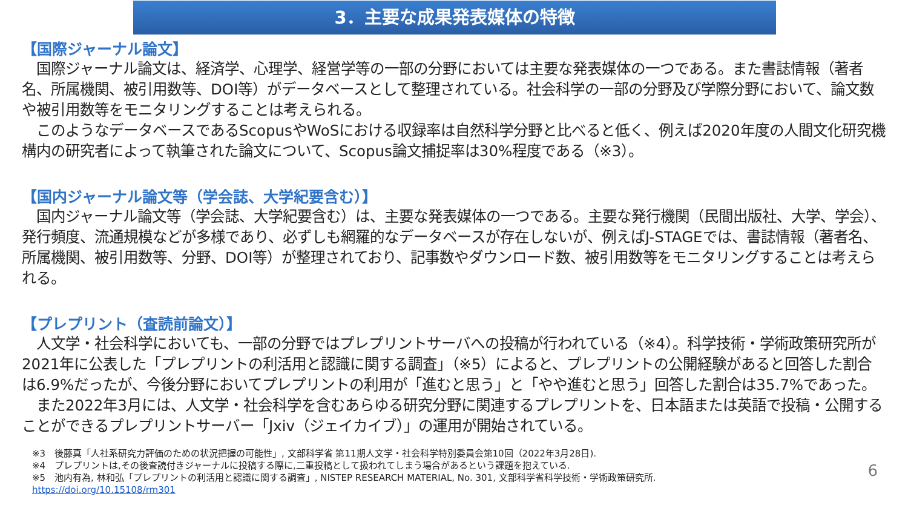3．主要な成果発表媒体の特徴
【国際ジャーナル論文】
　国際ジャーナル論文は、経済学、心理学、経営学等の一部の分野においては主要な発表媒体の一つである。また書誌情報（著者名、所属機関、被引用数等、DOI等）がデータベースとして整理されている。社会科学の一部の分野及び学際分野において、論文数や被引用数等をモニタリングすることは考えられる。
　このようなデータベースであるScopusやWoSにおける収録率は自然科学分野と比べると低く、例えば2020年度の人間文化研究機構内の研究者によって執筆された論文について、Scopus論文捕捉率は30%程度である（※3）。
【国内ジャーナル論文等（学会誌、大学紀要含む）】
　国内ジャーナル論文等（学会誌、大学紀要含む）は、主要な発表媒体の一つである。主要な発行機関（民間出版社、大学、学会）、発行頻度、流通規模などが多様であり、必ずしも網羅的なデータベースが存在しないが、例えばJ-STAGEでは、書誌情報（著者名、所属機関、被引用数等、分野、DOI等）が整理されており、記事数やダウンロード数、被引用数等をモニタリングすることは考えられる。
【プレプリント（査読前論文）】
　人文学・社会科学においても、一部の分野ではプレプリントサーバへの投稿が行われている（※4）。科学技術・学術政策研究所が2021年に公表した「プレプリントの利活用と認識に関する調査」（※5）によると、プレプリントの公開経験があると回答した割合は6.9%だったが、今後分野においてプレプリントの利用が「進むと思う」と「やや進むと思う」回答した割合は35.7%であった。
　また2022年3月には、人文学・社会科学を含むあらゆる研究分野に関連するプレプリントを、日本語または英語で投稿・公開することができるプレプリントサーバー「Jxiv（ジェイカイブ）」の運用が開始されている。
※3　後藤真「人社系研究力評価のための状況把握の可能性」, 文部科学省 第11期人文学・社会科学特別委員会第10回（2022年3月28日).
※4　プレプリントは,その後査読付きジャーナルに投稿する際に,二重投稿として扱われてしまう場合があるという課題を抱えている.
※5　池内有為, 林和弘「プレプリントの利活用と認識に関する調査」, NISTEP RESEARCH MATERIAL, No. 301, 文部科学省科学技術・学術政策研究所.
https://doi.org/10.15108/rm301
6